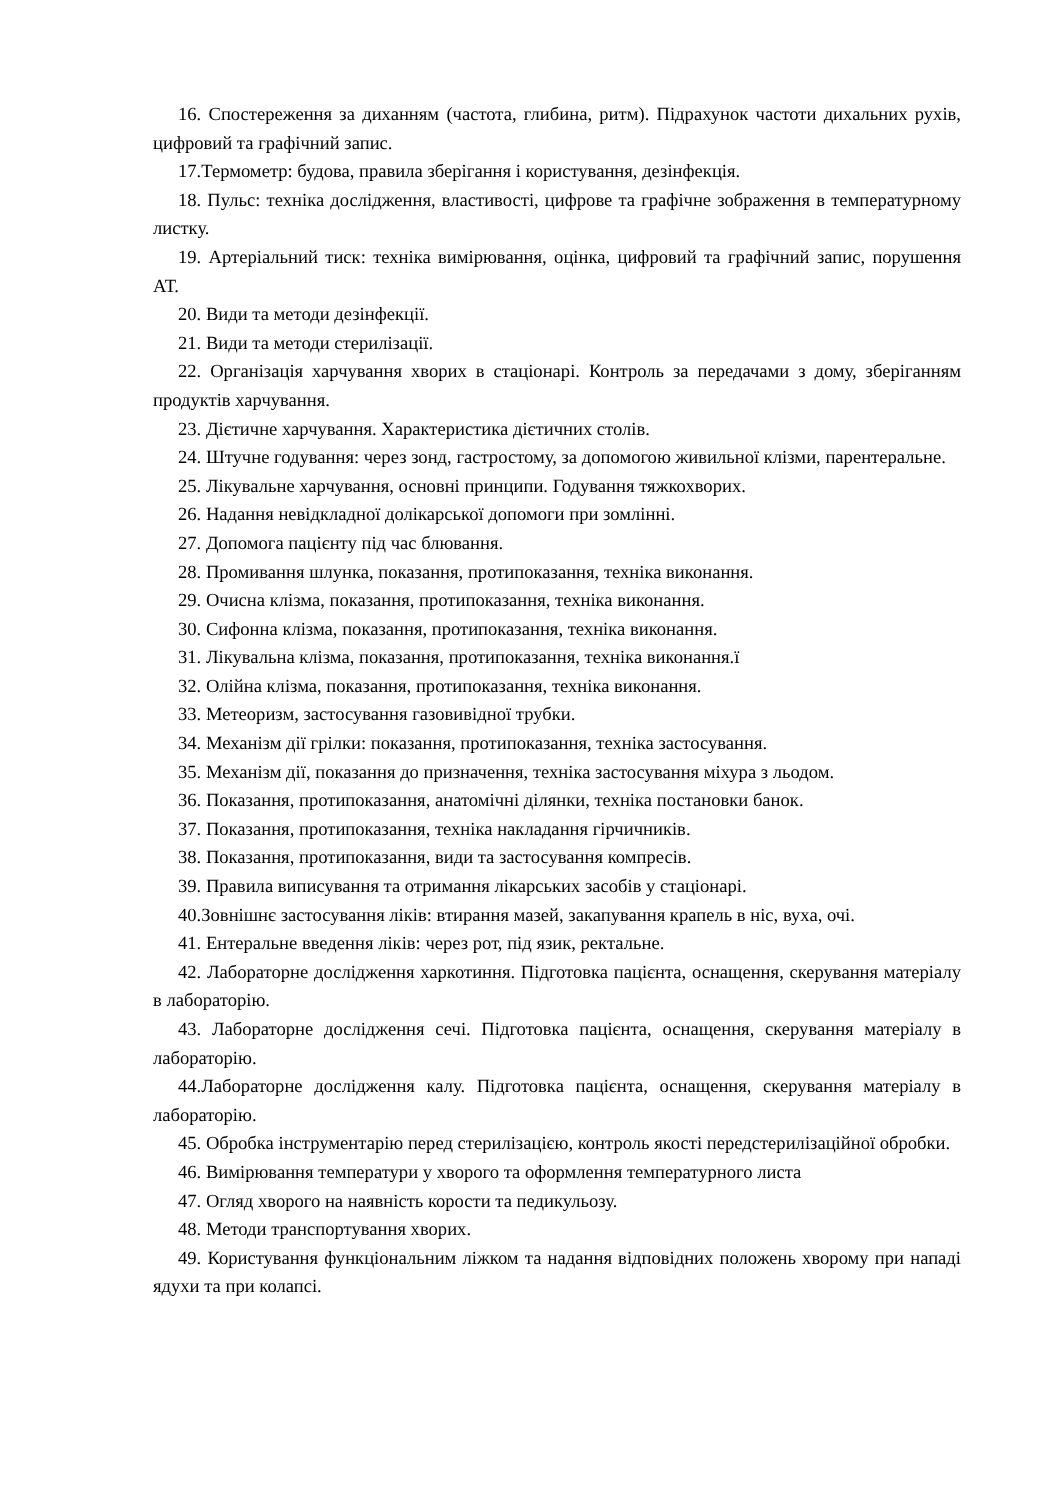16. Спостереження за диханням (частота, глибина, ритм). Підрахунок частоти дихальних рухів, цифровий та графічний запис.
17.Термометр: будова, правила зберігання і користування, дезінфекція.
18. Пульс: техніка дослідження, властивості, цифрове та графічне зображення в температурному листку.
19. Артеріальний тиск: техніка вимірювання, оцінка, цифровий та графічний запис, порушення АТ.
20. Види та методи дезінфекції.
21. Види та методи стерилізації.
22. Організація харчування хворих в стаціонарі. Контроль за передачами з дому, зберіганням продуктів харчування.
23. Дієтичне харчування. Характеристика дієтичних столів.
24. Штучне годування: через зонд, гастростому, за допомогою живильної клізми, парентеральне.
25. Лікувальне харчування, основні принципи. Годування тяжкохворих.
26. Надання невідкладної долікарської допомоги при зомлінні.
27. Допомога пацієнту під час блювання.
28. Промивання шлунка, показання, протипоказання, техніка виконання.
29. Очисна клізма, показання, протипоказання, техніка виконання.
30. Сифонна клізма, показання, протипоказання, техніка виконання.
31. Лікувальна клізма, показання, протипоказання, техніка виконання.ї
32. Олійна клізма, показання, протипоказання, техніка виконання.
33. Метеоризм, застосування газовивідної трубки.
34. Механізм дії грілки: показання, протипоказання, техніка застосування.
35. Механізм дії, показання до призначення, техніка застосування міхура з льодом.
36. Показання, протипоказання, анатомічні ділянки, техніка постановки банок.
37. Показання, протипоказання, техніка накладання гірчичників.
38. Показання, протипоказання, види та застосування компресів.
39. Правила виписування та отримання лікарських засобів у стаціонарі.
40.Зовнішнє застосування ліків: втирання мазей, закапування крапель в ніс, вуха, очі.
41. Ентеральне введення ліків: через рот, під язик, ректальне.
42. Лабораторне дослідження харкотиння. Підготовка пацієнта, оснащення, скерування матеріалу в лабораторію.
43. Лабораторне дослідження сечі. Підготовка пацієнта, оснащення, скерування матеріалу в лабораторію.
44.Лабораторне дослідження калу. Підготовка пацієнта, оснащення, скерування матеріалу в лабораторію.
45. Обробка інструментарію перед стерилізацією, контроль якості передстерилізаційної обробки.
46. Вимірювання температури у хворого та оформлення температурного листа
47. Огляд хворого на наявність корости та педикульозу.
48. Методи транспортування хворих.
49. Користування функціональним ліжком та надання відповідних положень хворому при нападі ядухи та при колапсі.